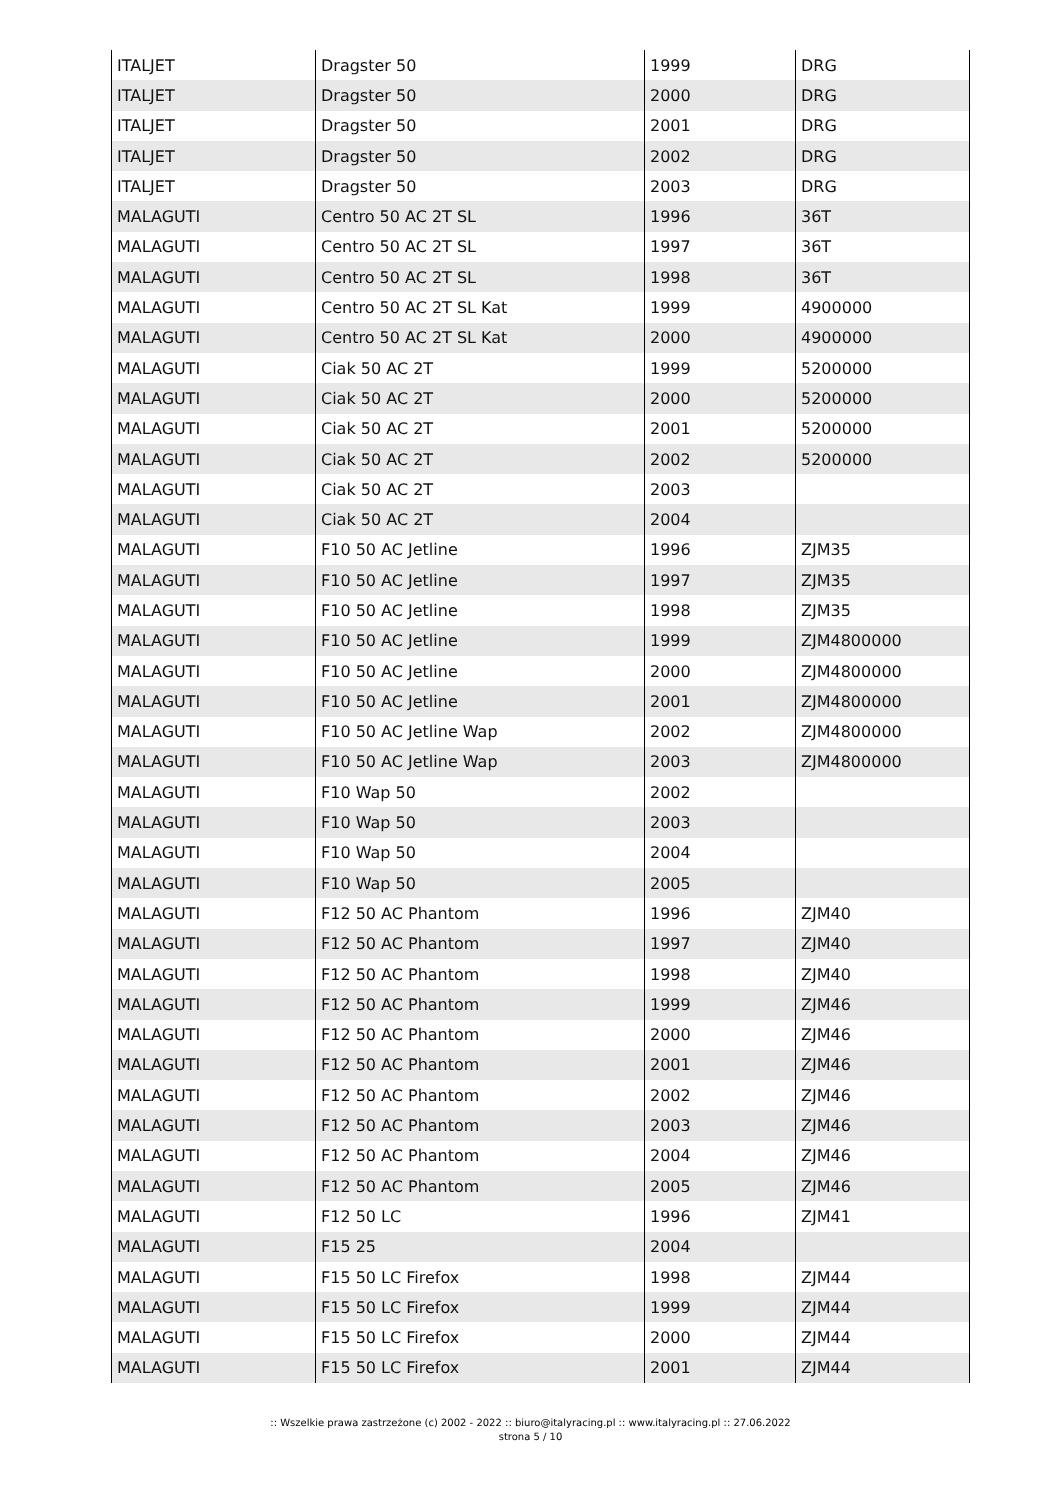| ITALJET | Dragster 50 | 1999 | DRG |
| ITALJET | Dragster 50 | 2000 | DRG |
| ITALJET | Dragster 50 | 2001 | DRG |
| ITALJET | Dragster 50 | 2002 | DRG |
| ITALJET | Dragster 50 | 2003 | DRG |
| MALAGUTI | Centro 50 AC 2T SL | 1996 | 36T |
| MALAGUTI | Centro 50 AC 2T SL | 1997 | 36T |
| MALAGUTI | Centro 50 AC 2T SL | 1998 | 36T |
| MALAGUTI | Centro 50 AC 2T SL Kat | 1999 | 4900000 |
| MALAGUTI | Centro 50 AC 2T SL Kat | 2000 | 4900000 |
| MALAGUTI | Ciak 50 AC 2T | 1999 | 5200000 |
| MALAGUTI | Ciak 50 AC 2T | 2000 | 5200000 |
| MALAGUTI | Ciak 50 AC 2T | 2001 | 5200000 |
| MALAGUTI | Ciak 50 AC 2T | 2002 | 5200000 |
| MALAGUTI | Ciak 50 AC 2T | 2003 | |
| MALAGUTI | Ciak 50 AC 2T | 2004 | |
| MALAGUTI | F10 50 AC Jetline | 1996 | ZJM35 |
| MALAGUTI | F10 50 AC Jetline | 1997 | ZJM35 |
| MALAGUTI | F10 50 AC Jetline | 1998 | ZJM35 |
| MALAGUTI | F10 50 AC Jetline | 1999 | ZJM4800000 |
| MALAGUTI | F10 50 AC Jetline | 2000 | ZJM4800000 |
| MALAGUTI | F10 50 AC Jetline | 2001 | ZJM4800000 |
| MALAGUTI | F10 50 AC Jetline Wap | 2002 | ZJM4800000 |
| MALAGUTI | F10 50 AC Jetline Wap | 2003 | ZJM4800000 |
| MALAGUTI | F10 Wap 50 | 2002 | |
| MALAGUTI | F10 Wap 50 | 2003 | |
| MALAGUTI | F10 Wap 50 | 2004 | |
| MALAGUTI | F10 Wap 50 | 2005 | |
| MALAGUTI | F12 50 AC Phantom | 1996 | ZJM40 |
| MALAGUTI | F12 50 AC Phantom | 1997 | ZJM40 |
| MALAGUTI | F12 50 AC Phantom | 1998 | ZJM40 |
| MALAGUTI | F12 50 AC Phantom | 1999 | ZJM46 |
| MALAGUTI | F12 50 AC Phantom | 2000 | ZJM46 |
| MALAGUTI | F12 50 AC Phantom | 2001 | ZJM46 |
| MALAGUTI | F12 50 AC Phantom | 2002 | ZJM46 |
| MALAGUTI | F12 50 AC Phantom | 2003 | ZJM46 |
| MALAGUTI | F12 50 AC Phantom | 2004 | ZJM46 |
| MALAGUTI | F12 50 AC Phantom | 2005 | ZJM46 |
| MALAGUTI | F12 50 LC | 1996 | ZJM41 |
| MALAGUTI | F15 25 | 2004 | |
| MALAGUTI | F15 50 LC Firefox | 1998 | ZJM44 |
| MALAGUTI | F15 50 LC Firefox | 1999 | ZJM44 |
| MALAGUTI | F15 50 LC Firefox | 2000 | ZJM44 |
| MALAGUTI | F15 50 LC Firefox | 2001 | ZJM44 |
:: Wszelkie prawa zastrzeżone (c) 2002 - 2022 :: biuro@italyracing.pl :: www.italyracing.pl :: 27.06.2022
strona 5 / 10